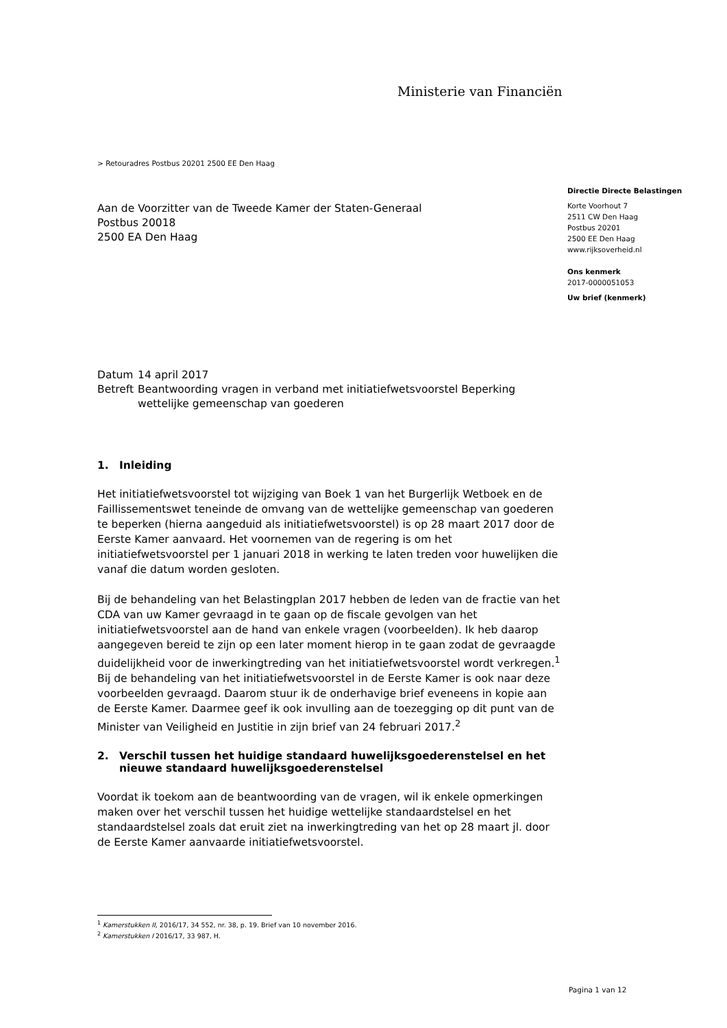Ministerie van Financiën
> Retouradres Postbus 20201 2500 EE Den Haag
Aan de Voorzitter van de Tweede Kamer der Staten-Generaal
Postbus 20018
2500 EA Den Haag
| Datum | 14 april 2017 |
| Betreft | Beantwoording vragen in verband met initiatiefwetsvoorstel Beperking wettelijke gemeenschap van goederen |
1. Inleiding
Het initiatiefwetsvoorstel tot wijziging van Boek 1 van het Burgerlijk Wetboek en de Faillissementswet teneinde de omvang van de wettelijke gemeenschap van goederen te beperken (hierna aangeduid als initiatiefwetsvoorstel) is op 28 maart 2017 door de Eerste Kamer aanvaard. Het voornemen van de regering is om het initiatiefwetsvoorstel per 1 januari 2018 in werking te laten treden voor huwelijken die vanaf die datum worden gesloten.
Bij de behandeling van het Belastingplan 2017 hebben de leden van de fractie van het CDA van uw Kamer gevraagd in te gaan op de fiscale gevolgen van het initiatiefwetsvoorstel aan de hand van enkele vragen (voorbeelden). Ik heb daarop aangegeven bereid te zijn op een later moment hierop in te gaan zodat de gevraagde duidelijkheid voor de inwerkingtreding van het initiatiefwetsvoorstel wordt verkregen.<sup>1</sup> Bij de behandeling van het initiatiefwetsvoorstel in de Eerste Kamer is ook naar deze voorbeelden gevraagd. Daarom stuur ik de onderhavige brief eveneens in kopie aan de Eerste Kamer. Daarmee geef ik ook invulling aan de toezegging op dit punt van de Minister van Veiligheid en Justitie in zijn brief van 24 februari 2017.<sup>2</sup>
2. Verschil tussen het huidige standaard huwelijksgoederenstelsel en het nieuwe standaard huwelijksgoederenstelsel
Voordat ik toekom aan de beantwoording van de vragen, wil ik enkele opmerkingen maken over het verschil tussen het huidige wettelijke standaardstelsel en het standaardstelsel zoals dat eruit ziet na inwerkingtreding van het op 28 maart jl. door de Eerste Kamer aanvaarde initiatiefwetsvoorstel.
Directie Directe Belastingen
Korte Voorhout 7
2511 CW Den Haag
Postbus 20201
2500 EE Den Haag
www.rijksoverheid.nl
Ons kenmerk
2017-0000051053
Uw brief (kenmerk)
<sup>1</sup> Kamerstukken II, 2016/17, 34 552, nr. 38, p. 19. Brief van 10 november 2016.
<sup>2</sup> Kamerstukken I 2016/17, 33 987, H.
Pagina 1 van 12